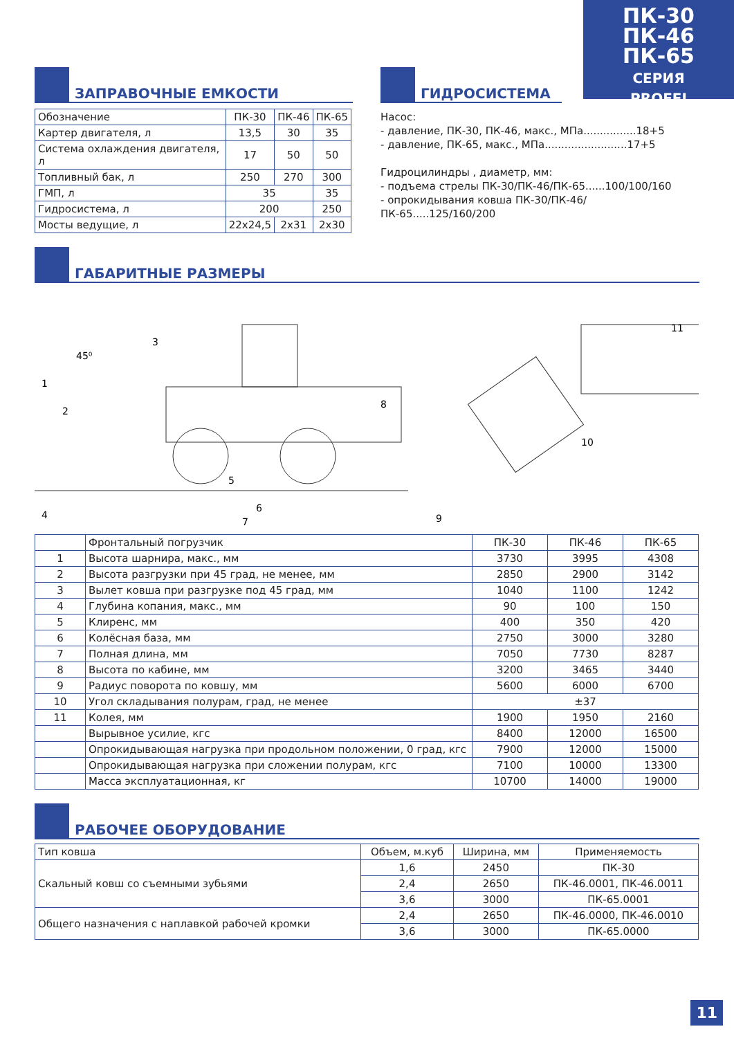ПК-30
ПК-46
ПК-65
СЕРИЯ
PROFFI
ЗАПРАВОЧНЫЕ ЕМКОСТИ
| Обозначение | ПК-30 | ПК-46 | ПК-65 |
| Картер двигателя, л | 13,5 | 30 | 35 |
| Система охлаждения двигателя, л | 17 | 50 | 50 |
| Топливный бак, л | 250 | 270 | 300 |
| ГМП, л | 35 | | 35 |
| Гидросистема, л | 200 | | 250 |
| Мосты ведущие, л | 22х24,5 | 2х31 | 2х30 |
ГИДРОСИСТЕМА
Насос:
- давление, ПК-30, ПК-46, макс., МПа................18+5
- давление, ПК-65, макс., МПа.........................17+5
Гидроцилиндры , диаметр, мм:
- подъема стрелы ПК-30/ПК-46/ПК-65......100/100/160
- опрокидывания ковша ПК-30/ПК-46/ПК-65.....125/160/200
ГАБАРИТНЫЕ РАЗМЕРЫ
1
2
3
4
5
6
7
8
9
10
11
45⁰
| | Фронтальный погрузчик | ПК-30 | ПК-46 | ПК-65 |
| 1 | Высота шарнира, макс., мм | 3730 | 3995 | 4308 |
| 2 | Высота разгрузки при 45 град, не менее, мм | 2850 | 2900 | 3142 |
| 3 | Вылет ковша при разгрузке под 45 град, мм | 1040 | 1100 | 1242 |
| 4 | Глубина копания, макс., мм | 90 | 100 | 150 |
| 5 | Клиренс, мм | 400 | 350 | 420 |
| 6 | Колёсная база, мм | 2750 | 3000 | 3280 |
| 7 | Полная длина, мм | 7050 | 7730 | 8287 |
| 8 | Высота по кабине, мм | 3200 | 3465 | 3440 |
| 9 | Радиус поворота по ковшу, мм | 5600 | 6000 | 6700 |
| 10 | Угол складывания полурам, град, не менее | ±37 | | |
| 11 | Колея, мм | 1900 | 1950 | 2160 |
| | Вырывное усилие, кгс | 8400 | 12000 | 16500 |
| | Опрокидывающая нагрузка при продольном положении, 0 град, кгс | 7900 | 12000 | 15000 |
| | Опрокидывающая нагрузка при сложении полурам, кгс | 7100 | 10000 | 13300 |
| | Масса эксплуатационная, кг | 10700 | 14000 | 19000 |
РАБОЧЕЕ ОБОРУДОВАНИЕ
| Тип ковша | Объем, м.куб | Ширина, мм | Применяемость |
| Скальный ковш со съемными зубьями | 1,6 | 2450 | ПК-30 |
| | 2,4 | 2650 | ПК-46.0001, ПК-46.0011 |
| | 3,6 | 3000 | ПК-65.0001 |
| Общего назначения с наплавкой рабочей кромки | 2,4 | 2650 | ПК-46.0000, ПК-46.0010 |
| | 3,6 | 3000 | ПК-65.0000 |
11